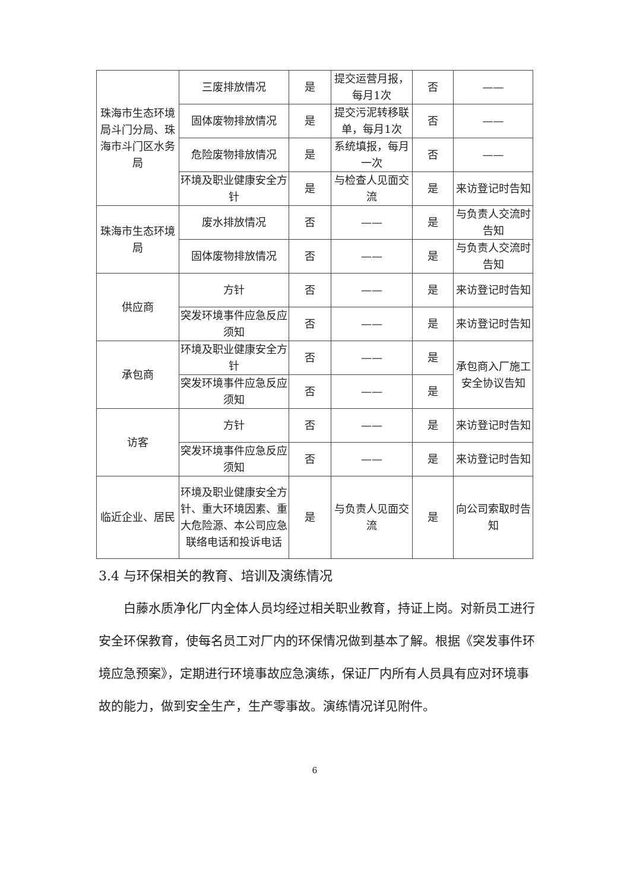| 珠海市生态环境局斗门分局、珠海市斗门区水务局 | 三废排放情况 | 是 | 提交运营月报，每月1次 | 否 | —— |
| | 固体废物排放情况 | 是 | 提交污泥转移联单，每月1次 | 否 | —— |
| | 危险废物排放情况 | 是 | 系统填报，每月一次 | 否 | —— |
| | 环境及职业健康安全方针 | 是 | 与检查人见面交流 | 是 | 来访登记时告知 |
| 珠海市生态环境局 | 废水排放情况 | 否 | —— | 是 | 与负责人交流时告知 |
| | 固体废物排放情况 | 否 | —— | 是 | 与负责人交流时告知 |
| 供应商 | 方针 | 否 | —— | 是 | 来访登记时告知 |
| | 突发环境事件应急反应须知 | 否 | —— | 是 | 来访登记时告知 |
| 承包商 | 环境及职业健康安全方针 | 否 | —— | 是 | 承包商入厂施工安全协议告知 |
| | 突发环境事件应急反应须知 | 否 | —— | 是 | |
| 访客 | 方针 | 否 | —— | 是 | 来访登记时告知 |
| | 突发环境事件应急反应须知 | 否 | —— | 是 | 来访登记时告知 |
| 临近企业、居民 | 环境及职业健康安全方针、重大环境因素、重大危险源、本公司应急联络电话和投诉电话 | 是 | 与负责人见面交流 | 是 | 向公司索取时告知 |
3.4 与环保相关的教育、培训及演练情况
白藤水质净化厂内全体人员均经过相关职业教育，持证上岗。对新员工进行安全环保教育，使每名员工对厂内的环保情况做到基本了解。根据《突发事件环境应急预案》，定期进行环境事故应急演练，保证厂内所有人员具有应对环境事故的能力，做到安全生产，生产零事故。演练情况详见附件。
6